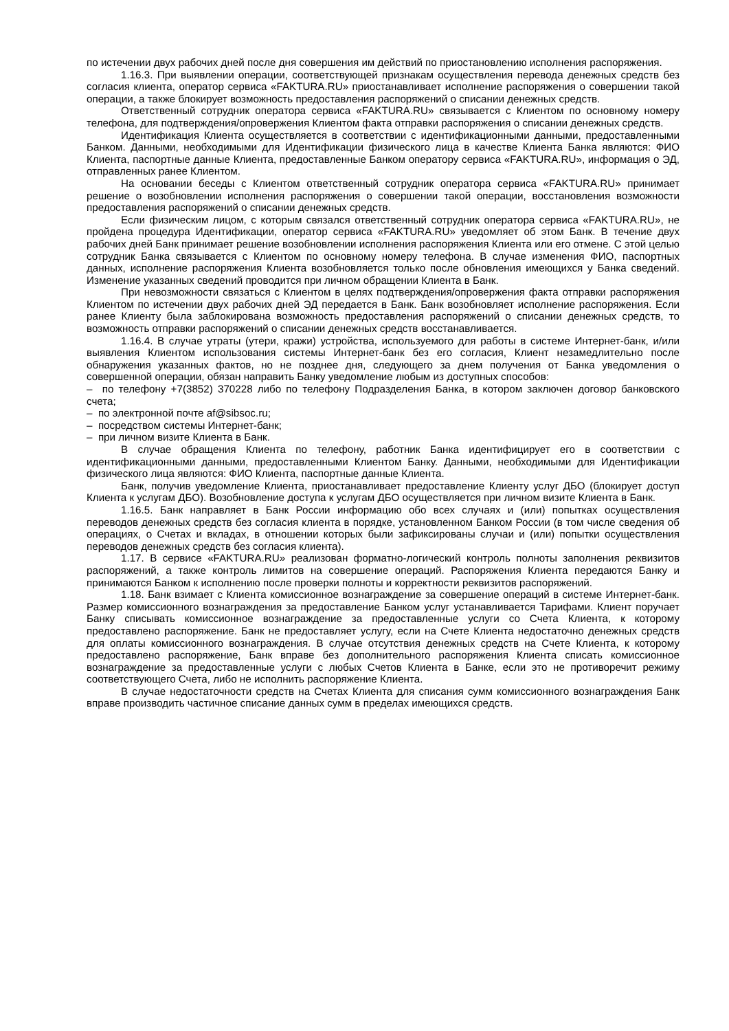по истечении двух рабочих дней после дня совершения им действий по приостановлению исполнения распоряжения.
1.16.3. При выявлении операции, соответствующей признакам осуществления перевода денежных средств без согласия клиента, оператор сервиса «FAKTURA.RU» приостанавливает исполнение распоряжения о совершении такой операции, а также блокирует возможность предоставления распоряжений о списании денежных средств.
Ответственный сотрудник оператора сервиса «FAKTURA.RU» связывается с Клиентом по основному номеру телефона, для подтверждения/опровержения Клиентом факта отправки распоряжения о списании денежных средств.
Идентификация Клиента осуществляется в соответствии с идентификационными данными, предоставленными Банком. Данными, необходимыми для Идентификации физического лица в качестве Клиента Банка являются: ФИО Клиента, паспортные данные Клиента, предоставленные Банком оператору сервиса «FAKTURA.RU», информация о ЭД, отправленных ранее Клиентом.
На основании беседы с Клиентом ответственный сотрудник оператора сервиса «FAKTURA.RU» принимает решение о возобновлении исполнения распоряжения о совершении такой операции, восстановления возможности предоставления распоряжений о списании денежных средств.
Если физическим лицом, с которым связался ответственный сотрудник оператора сервиса «FAKTURA.RU», не пройдена процедура Идентификации, оператор сервиса «FAKTURA.RU» уведомляет об этом Банк. В течение двух рабочих дней Банк принимает решение возобновлении исполнения распоряжения Клиента или его отмене. С этой целью сотрудник Банка связывается с Клиентом по основному номеру телефона. В случае изменения ФИО, паспортных данных, исполнение распоряжения Клиента возобновляется только после обновления имеющихся у Банка сведений. Изменение указанных сведений проводится при личном обращении Клиента в Банк.
При невозможности связаться с Клиентом в целях подтверждения/опровержения факта отправки распоряжения Клиентом по истечении двух рабочих дней ЭД передается в Банк. Банк возобновляет исполнение распоряжения. Если ранее Клиенту была заблокирована возможность предоставления распоряжений о списании денежных средств, то возможность отправки распоряжений о списании денежных средств восстанавливается.
1.16.4. В случае утраты (утери, кражи) устройства, используемого для работы в системе Интернет-банк, и/или выявления Клиентом использования системы Интернет-банк без его согласия, Клиент незамедлительно после обнаружения указанных фактов, но не позднее дня, следующего за днем получения от Банка уведомления о совершенной операции, обязан направить Банку уведомление любым из доступных способов:
– по телефону +7(3852) 370228 либо по телефону Подразделения Банка, в котором заключен договор банковского счета;
– по электронной почте af@sibsoc.ru;
– посредством системы Интернет-банк;
– при личном визите Клиента в Банк.
В случае обращения Клиента по телефону, работник Банка идентифицирует его в соответствии с идентификационными данными, предоставленными Клиентом Банку. Данными, необходимыми для Идентификации физического лица являются: ФИО Клиента, паспортные данные Клиента.
Банк, получив уведомление Клиента, приостанавливает предоставление Клиенту услуг ДБО (блокирует доступ Клиента к услугам ДБО). Возобновление доступа к услугам ДБО осуществляется при личном визите Клиента в Банк.
1.16.5. Банк направляет в Банк России информацию обо всех случаях и (или) попытках осуществления переводов денежных средств без согласия клиента в порядке, установленном Банком России (в том числе сведения об операциях, о Счетах и вкладах, в отношении которых были зафиксированы случаи и (или) попытки осуществления переводов денежных средств без согласия клиента).
1.17. В сервисе «FAKTURA.RU» реализован форматно-логический контроль полноты заполнения реквизитов распоряжений, а также контроль лимитов на совершение операций. Распоряжения Клиента передаются Банку и принимаются Банком к исполнению после проверки полноты и корректности реквизитов распоряжений.
1.18. Банк взимает с Клиента комиссионное вознаграждение за совершение операций в системе Интернет-банк. Размер комиссионного вознаграждения за предоставление Банком услуг устанавливается Тарифами. Клиент поручает Банку списывать комиссионное вознаграждение за предоставленные услуги со Счета Клиента, к которому предоставлено распоряжение. Банк не предоставляет услугу, если на Счете Клиента недостаточно денежных средств для оплаты комиссионного вознаграждения. В случае отсутствия денежных средств на Счете Клиента, к которому предоставлено распоряжение, Банк вправе без дополнительного распоряжения Клиента списать комиссионное вознаграждение за предоставленные услуги с любых Счетов Клиента в Банке, если это не противоречит режиму соответствующего Счета, либо не исполнить распоряжение Клиента.
В случае недостаточности средств на Счетах Клиента для списания сумм комиссионного вознаграждения Банк вправе производить частичное списание данных сумм в пределах имеющихся средств.